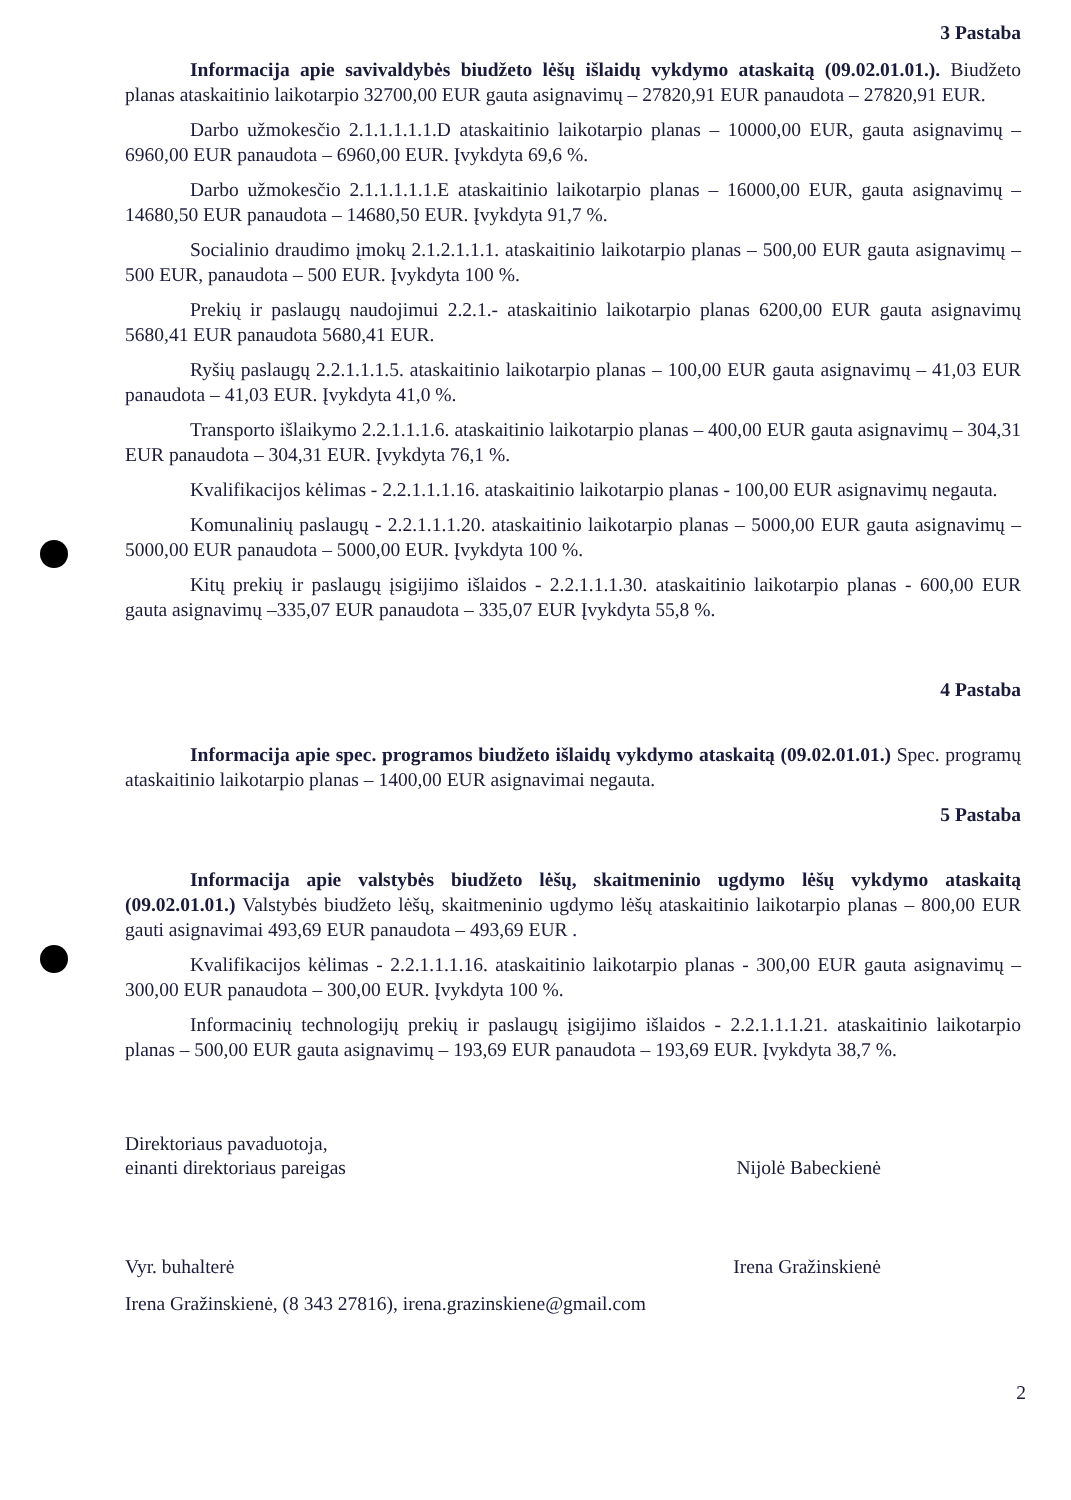3 Pastaba
Informacija apie savivaldybės biudžeto lėšų išlaidų vykdymo ataskaitą (09.02.01.01.). Biudžeto planas ataskaitinio laikotarpio 32700,00 EUR gauta asignavimų – 27820,91 EUR panaudota – 27820,91 EUR.
Darbo užmokesčio 2.1.1.1.1.1.D ataskaitinio laikotarpio planas – 10000,00 EUR, gauta asignavimų – 6960,00 EUR panaudota – 6960,00 EUR. Įvykdyta 69,6 %.
Darbo užmokesčio 2.1.1.1.1.1.E ataskaitinio laikotarpio planas – 16000,00 EUR, gauta asignavimų – 14680,50 EUR panaudota – 14680,50 EUR. Įvykdyta 91,7 %.
Socialinio draudimo įmokų 2.1.2.1.1.1. ataskaitinio laikotarpio planas – 500,00 EUR gauta asignavimų – 500 EUR, panaudota – 500 EUR. Įvykdyta 100 %.
Prekių ir paslaugų naudojimui 2.2.1.- ataskaitinio laikotarpio planas 6200,00 EUR gauta asignavimų 5680,41 EUR panaudota 5680,41 EUR.
Ryšių paslaugų 2.2.1.1.1.5. ataskaitinio laikotarpio planas – 100,00 EUR gauta asignavimų – 41,03 EUR panaudota – 41,03 EUR. Įvykdyta 41,0 %.
Transporto išlaikymo 2.2.1.1.1.6. ataskaitinio laikotarpio planas – 400,00 EUR gauta asignavimų – 304,31 EUR panaudota – 304,31 EUR. Įvykdyta 76,1 %.
Kvalifikacijos kėlimas - 2.2.1.1.1.16. ataskaitinio laikotarpio planas - 100,00 EUR asignavimų negauta.
Komunalinių paslaugų - 2.2.1.1.1.20. ataskaitinio laikotarpio planas – 5000,00 EUR gauta asignavimų – 5000,00 EUR panaudota – 5000,00 EUR. Įvykdyta 100 %.
Kitų prekių ir paslaugų įsigijimo išlaidos - 2.2.1.1.1.30. ataskaitinio laikotarpio planas - 600,00 EUR gauta asignavimų –335,07 EUR panaudota – 335,07 EUR Įvykdyta 55,8 %.
4 Pastaba
Informacija apie spec. programos biudžeto išlaidų vykdymo ataskaitą (09.02.01.01.) Spec. programų ataskaitinio laikotarpio planas – 1400,00 EUR asignavimai negauta.
5 Pastaba
Informacija apie valstybės biudžeto lėšų, skaitmeninio ugdymo lėšų vykdymo ataskaitą (09.02.01.01.) Valstybės biudžeto lėšų, skaitmeninio ugdymo lėšų ataskaitinio laikotarpio planas – 800,00 EUR gauti asignavimai 493,69 EUR panaudota – 493,69 EUR .
Kvalifikacijos kėlimas - 2.2.1.1.1.16. ataskaitinio laikotarpio planas - 300,00 EUR gauta asignavimų – 300,00 EUR panaudota – 300,00 EUR. Įvykdyta 100 %.
Informacinių technologijų prekių ir paslaugų įsigijimo išlaidos - 2.2.1.1.1.21. ataskaitinio laikotarpio planas – 500,00 EUR gauta asignavimų – 193,69 EUR panaudota – 193,69 EUR. Įvykdyta 38,7 %.
Direktoriaus pavaduotoja,
einanti direktoriaus pareigas
Nijolė Babeckienė
Vyr. buhalterė Irena Gražinskienė
Irena Gražinskienė, (8 343 27816), irena.grazinskiene@gmail.com
2